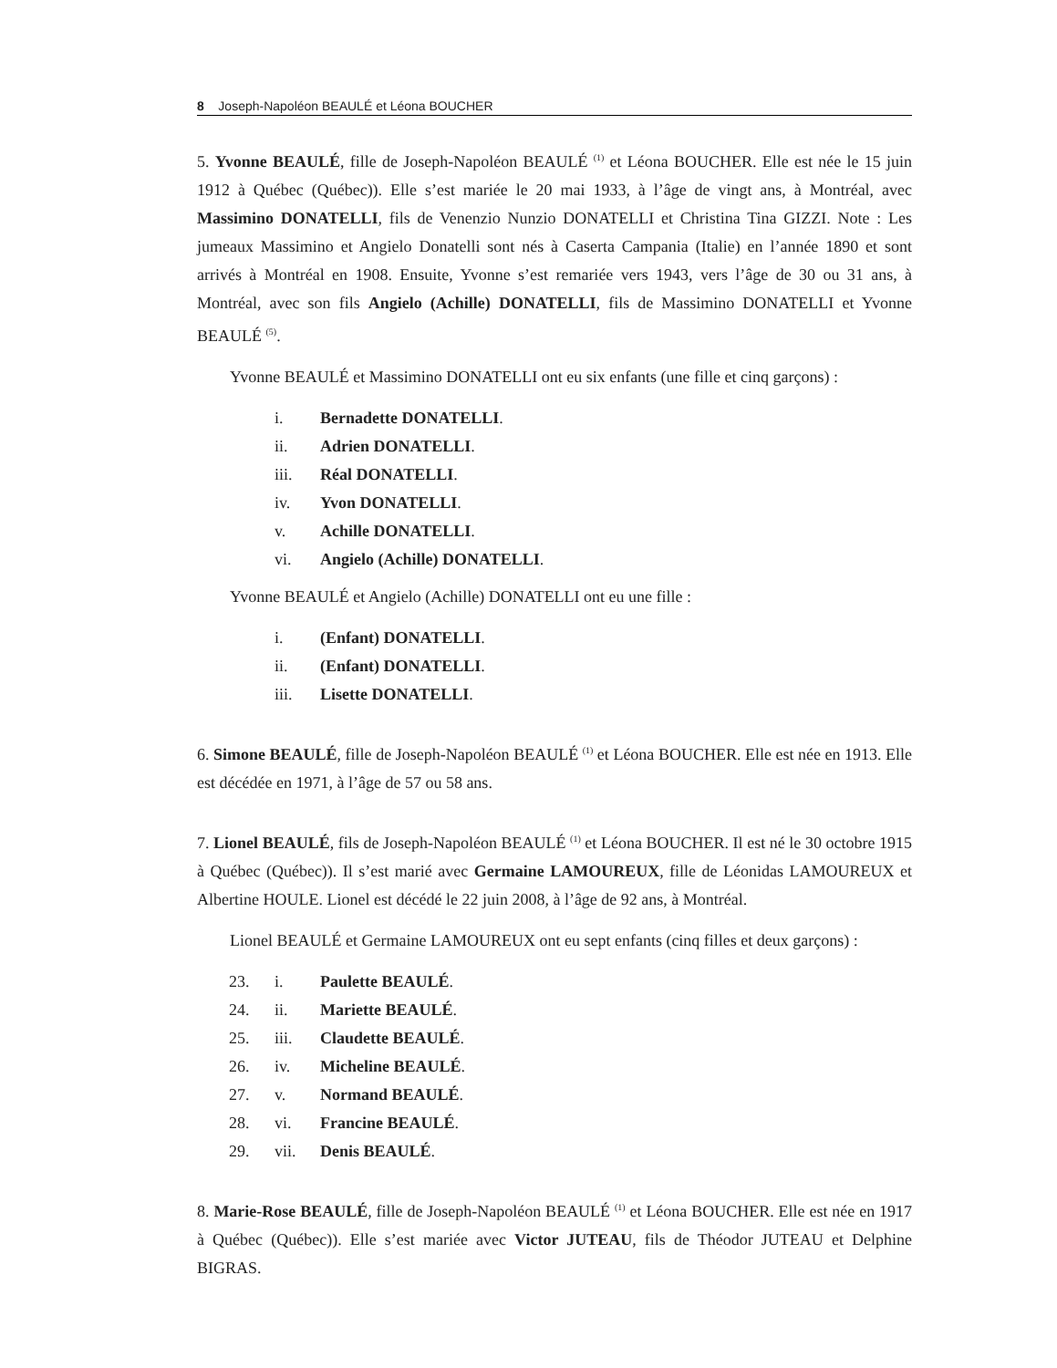8 Joseph-Napoléon BEAULÉ et Léona BOUCHER
5. Yvonne BEAULÉ, fille de Joseph-Napoléon BEAULÉ <sup>(1)</sup> et Léona BOUCHER. Elle est née le 15 juin 1912 à Québec (Québec)). Elle s’est mariée le 20 mai 1933, à l’âge de vingt ans, à Montréal, avec Massimino DONATELLI, fils de Venenzio Nunzio DONATELLI et Christina Tina GIZZI. Note : Les jumeaux Massimino et Angielo Donatelli sont nés à Caserta Campania (Italie) en l’année 1890 et sont arrivés à Montréal en 1908. Ensuite, Yvonne s’est remariée vers 1943, vers l’âge de 30 ou 31 ans, à Montréal, avec son fils Angielo (Achille) DONATELLI, fils de Massimino DONATELLI et Yvonne BEAULÉ <sup>(5)</sup>.
Yvonne BEAULÉ et Massimino DONATELLI ont eu six enfants (une fille et cinq garçons) :
i. Bernadette DONATELLI.
ii. Adrien DONATELLI.
iii. Réal DONATELLI.
iv. Yvon DONATELLI.
v. Achille DONATELLI.
vi. Angielo (Achille) DONATELLI.
Yvonne BEAULÉ et Angielo (Achille) DONATELLI ont eu une fille :
i. (Enfant) DONATELLI.
ii. (Enfant) DONATELLI.
iii. Lisette DONATELLI.
6. Simone BEAULÉ, fille de Joseph-Napoléon BEAULÉ <sup>(1)</sup> et Léona BOUCHER. Elle est née en 1913. Elle est décédée en 1971, à l’âge de 57 ou 58 ans.
7. Lionel BEAULÉ, fils de Joseph-Napoléon BEAULÉ <sup>(1)</sup> et Léona BOUCHER. Il est né le 30 octobre 1915 à Québec (Québec)). Il s’est marié avec Germaine LAMOUREUX, fille de Léonidas LAMOUREUX et Albertine HOULE. Lionel est décédé le 22 juin 2008, à l’âge de 92 ans, à Montréal.
Lionel BEAULÉ et Germaine LAMOUREUX ont eu sept enfants (cinq filles et deux garçons) :
23. i. Paulette BEAULÉ.
24. ii. Mariette BEAULÉ.
25. iii. Claudette BEAULÉ.
26. iv. Micheline BEAULÉ.
27. v. Normand BEAULÉ.
28. vi. Francine BEAULÉ.
29. vii. Denis BEAULÉ.
8. Marie-Rose BEAULÉ, fille de Joseph-Napoléon BEAULÉ <sup>(1)</sup> et Léona BOUCHER. Elle est née en 1917 à Québec (Québec)). Elle s’est mariée avec Victor JUTEAU, fils de Théodor JUTEAU et Delphine BIGRAS.